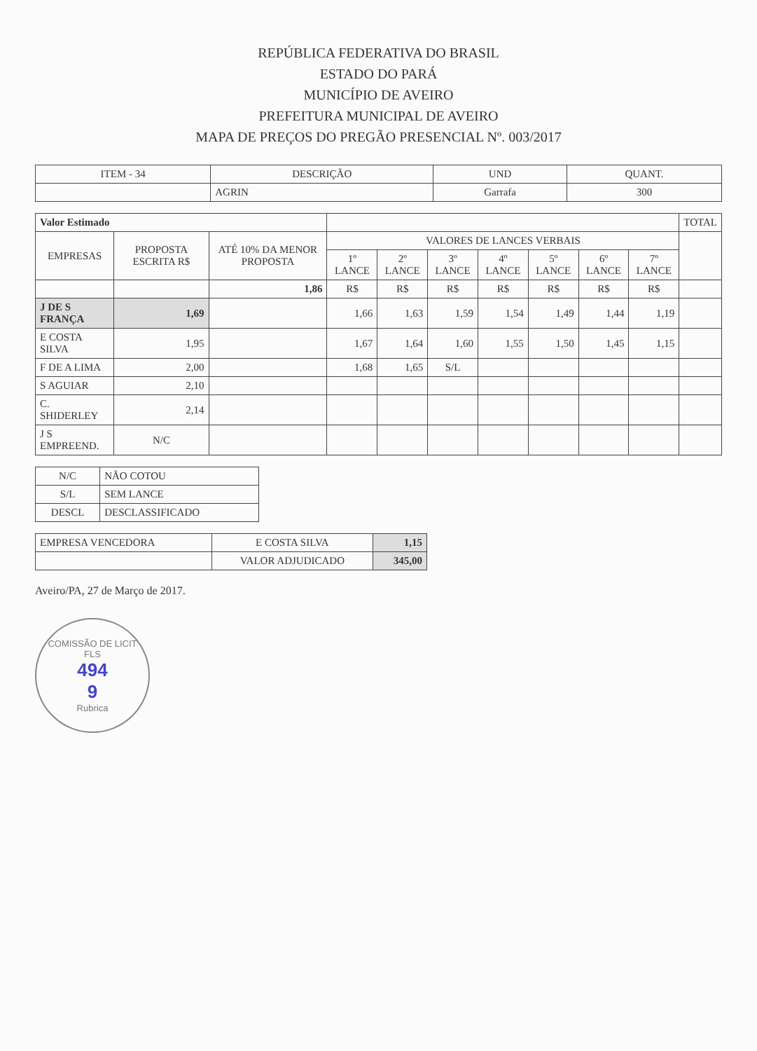REPÚBLICA FEDERATIVA DO BRASIL
ESTADO DO PARÁ
MUNICÍPIO DE AVEIRO
PREFEITURA MUNICIPAL DE AVEIRO
MAPA DE PREÇOS DO PREGÃO PRESENCIAL Nº. 003/2017
| ITEM - 34 | DESCRIÇÃO | UND | QUANT. |
| --- | --- | --- | --- |
| | AGRIN | Garrafa | 300 |
| Valor Estimado | | | | | | | | | | TOTAL |
| EMPRESAS | PROPOSTA ESCRITA R$ | ATÉ 10% DA MENOR PROPOSTA | VALORES DE LANCES VERBAIS | | | | | | | |
| | | | 1º LANCE | 2º LANCE | 3º LANCE | 4º LANCE | 5º LANCE | 6º LANCE | 7º LANCE | |
| | | 1,86 | R$ | R$ | R$ | R$ | R$ | R$ | R$ | |
| J DE S FRANÇA | 1,69 | | 1,66 | 1,63 | 1,59 | 1,54 | 1,49 | 1,44 | 1,19 | |
| E COSTA SILVA | 1,95 | | 1,67 | 1,64 | 1,60 | 1,55 | 1,50 | 1,45 | 1,15 | |
| F DE A LIMA | 2,00 | | 1,68 | 1,65 | S/L | | | | | |
| S AGUIAR | 2,10 | | | | | | | | | |
| C. SHIDERLEY | 2,14 | | | | | | | | | |
| J S EMPREEND. | N/C | | | | | | | | | |
| N/C | NÃO COTOU |
| S/L | SEM LANCE |
| DESCL | DESCLASSIFICADO |
| EMPRESA VENCEDORA | E COSTA SILVA | 1,15 |
| | VALOR ADJUDICADO | 345,00 |
Aveiro/PA, 27 de Março de 2017.
COMISSÃO DE LICIT
FLS
494
9
Rubrica